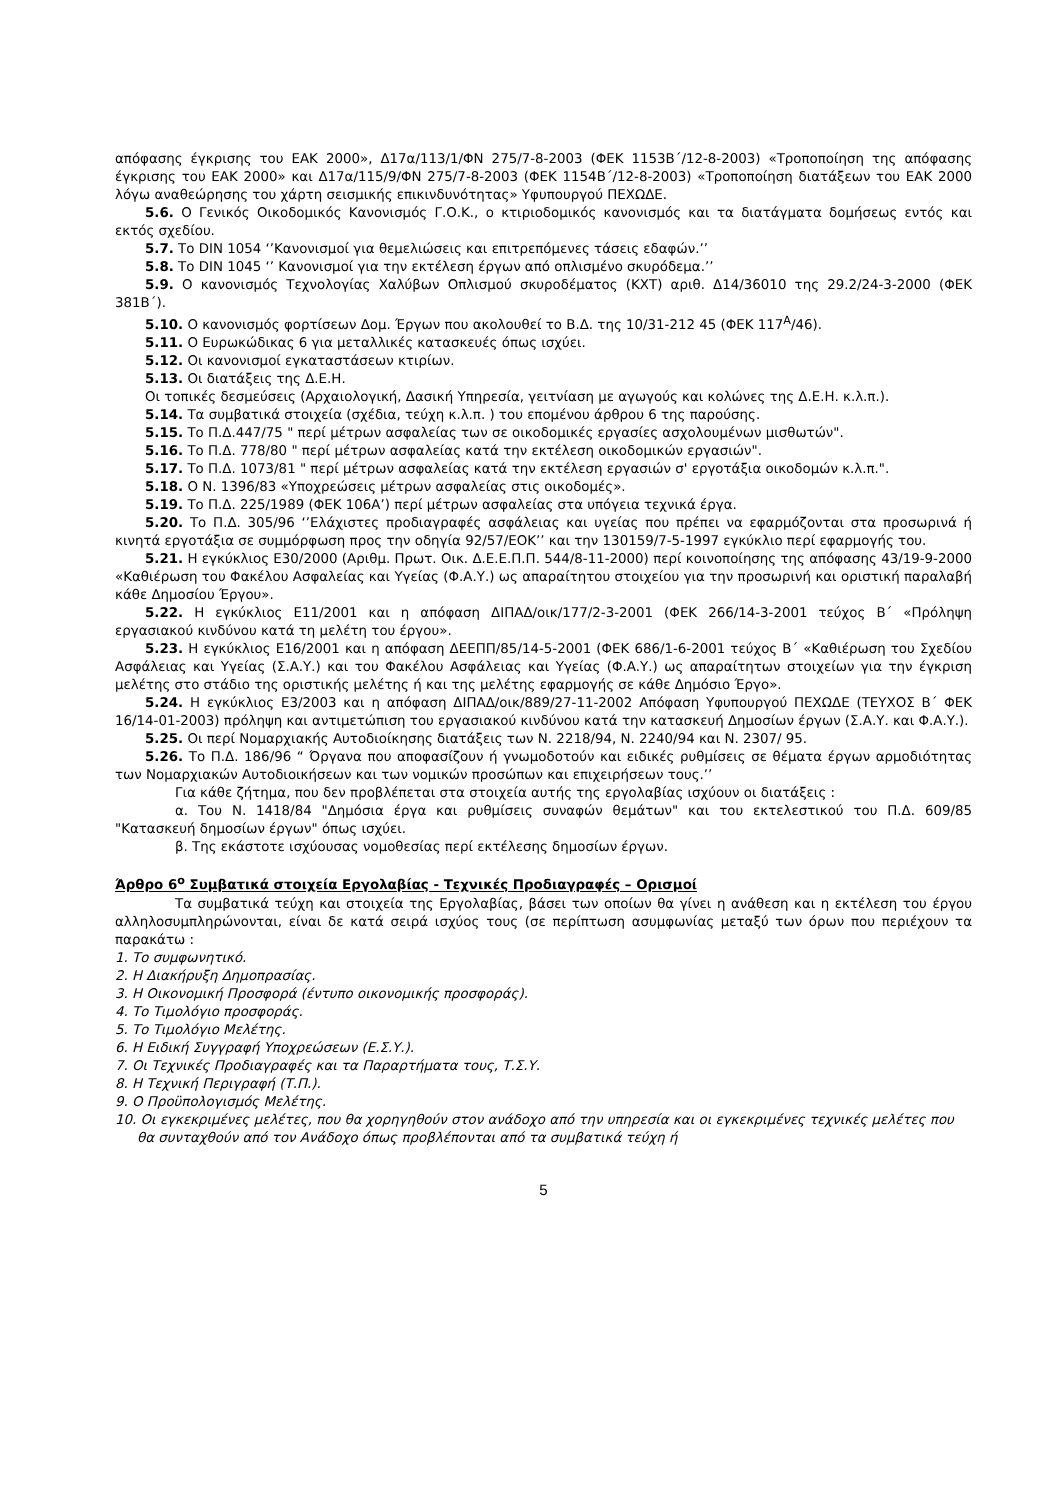απόφασης έγκρισης του ΕΑΚ 2000», Δ17α/113/1/ΦΝ 275/7-8-2003 (ΦΕΚ 1153Β΄/12-8-2003) «Τροποποίηση της απόφασης έγκρισης του ΕΑΚ 2000» και Δ17α/115/9/ΦΝ 275/7-8-2003 (ΦΕΚ 1154Β΄/12-8-2003) «Τροποποίηση διατάξεων του ΕΑΚ 2000 λόγω αναθεώρησης του χάρτη σεισμικής επικινδυνότητας» Υφυπουργού ΠΕΧΩΔΕ.
5.6. Ο Γενικός Οικοδομικός Κανονισμός Γ.Ο.Κ., ο κτιριοδομικός κανονισμός και τα διατάγματα δομήσεως εντός και εκτός σχεδίου.
5.7. Το DIN 1054 ‘’Κανονισμοί για θεμελιώσεις και επιτρεπόμενες τάσεις εδαφών.’’
5.8. Το DIN 1045 ‘’ Κανονισμοί για την εκτέλεση έργων από οπλισμένο σκυρόδεμα.’’
5.9. Ο κανονισμός Τεχνολογίας Χαλύβων Οπλισμού σκυροδέματος (ΚΧΤ) αριθ. Δ14/36010 της 29.2/24-3-2000 (ΦΕΚ 381Β΄).
5.10. Ο κανονισμός φορτίσεων Δομ. Έργων που ακολουθεί το Β.Δ. της 10/31-212 45 (ΦΕΚ 117<sup>Α</sup>/46).
5.11. Ο Ευρωκώδικας 6 για μεταλλικές κατασκευές όπως ισχύει.
5.12. Οι κανονισμοί εγκαταστάσεων κτιρίων.
5.13. Οι διατάξεις της Δ.Ε.Η.
Οι τοπικές δεσμεύσεις (Αρχαιολογική, Δασική Υπηρεσία, γειτνίαση με αγωγούς και κολώνες της Δ.Ε.Η. κ.λ.π.).
5.14. Τα συμβατικά στοιχεία (σχέδια, τεύχη κ.λ.π. ) του επομένου άρθρου 6 της παρούσης.
5.15. Το Π.Δ.447/75 " περί μέτρων ασφαλείας των σε οικοδομικές εργασίες ασχολουμένων μισθωτών".
5.16. Το Π.Δ. 778/80 " περί μέτρων ασφαλείας κατά την εκτέλεση οικοδομικών εργασιών".
5.17. Το Π.Δ. 1073/81 " περί μέτρων ασφαλείας κατά την εκτέλεση εργασιών σ' εργοτάξια οικοδομών κ.λ.π.".
5.18. Ο Ν. 1396/83 «Υποχρεώσεις μέτρων ασφαλείας στις οικοδομές».
5.19. Το Π.Δ. 225/1989 (ΦΕΚ 106Α’) περί μέτρων ασφαλείας στα υπόγεια τεχνικά έργα.
5.20. Το Π.Δ. 305/96 ‘’Ελάχιστες προδιαγραφές ασφάλειας και υγείας που πρέπει να εφαρμόζονται στα προσωρινά ή κινητά εργοτάξια σε συμμόρφωση προς την οδηγία 92/57/ΕΟΚ’’ και την 130159/7-5-1997 εγκύκλιο περί εφαρμογής του.
5.21. Η εγκύκλιος Ε30/2000 (Αριθμ. Πρωτ. Οικ. Δ.Ε.Ε.Π.Π. 544/8-11-2000) περί κοινοποίησης της απόφασης 43/19-9-2000 «Καθιέρωση του Φακέλου Ασφαλείας και Υγείας (Φ.Α.Υ.) ως απαραίτητου στοιχείου για την προσωρινή και οριστική παραλαβή κάθε Δημοσίου Έργου».
5.22. Η εγκύκλιος Ε11/2001 και η απόφαση ΔΙΠΑΔ/οικ/177/2-3-2001 (ΦΕΚ 266/14-3-2001 τεύχος Β΄ «Πρόληψη εργασιακού κινδύνου κατά τη μελέτη του έργου».
5.23. Η εγκύκλιος Ε16/2001 και η απόφαση ΔΕΕΠΠ/85/14-5-2001 (ΦΕΚ 686/1-6-2001 τεύχος Β΄ «Καθιέρωση του Σχεδίου Ασφάλειας και Υγείας (Σ.Α.Υ.) και του Φακέλου Ασφάλειας και Υγείας (Φ.Α.Υ.) ως απαραίτητων στοιχείων για την έγκριση μελέτης στο στάδιο της οριστικής μελέτης ή και της μελέτης εφαρμογής σε κάθε Δημόσιο Έργο».
5.24. Η εγκύκλιος Ε3/2003 και η απόφαση ΔΙΠΑΔ/οικ/889/27-11-2002 Απόφαση Υφυπουργού ΠΕΧΩΔΕ (ΤΕΥΧΟΣ Β΄ ΦΕΚ 16/14-01-2003) πρόληψη και αντιμετώπιση του εργασιακού κινδύνου κατά την κατασκευή Δημοσίων έργων (Σ.Α.Υ. και Φ.Α.Υ.).
5.25. Οι περί Νομαρχιακής Αυτοδιοίκησης διατάξεις των Ν. 2218/94, Ν. 2240/94 και Ν. 2307/ 95.
5.26. Το Π.Δ. 186/96 “ Όργανα που αποφασίζουν ή γνωμοδοτούν και ειδικές ρυθμίσεις σε θέματα έργων αρμοδιότητας των Νομαρχιακών Αυτοδιοικήσεων και των νομικών προσώπων και επιχειρήσεων τους.’’
Για κάθε ζήτημα, που δεν προβλέπεται στα στοιχεία αυτής της εργολαβίας ισχύουν οι διατάξεις :
α. Του Ν. 1418/84 "Δημόσια έργα και ρυθμίσεις συναφών θεμάτων" και του εκτελεστικού του Π.Δ. 609/85 "Κατασκευή δημοσίων έργων" όπως ισχύει.
β. Της εκάστοτε ισχύουσας νομοθεσίας περί εκτέλεσης δημοσίων έργων.
Άρθρο 6<sup>ο</sup> Συμβατικά στοιχεία Εργολαβίας - Τεχνικές Προδιαγραφές – Ορισμοί
Τα συμβατικά τεύχη και στοιχεία της Εργολαβίας, βάσει των οποίων θα γίνει η ανάθεση και η εκτέλεση του έργου αλληλοσυμπληρώνονται, είναι δε κατά σειρά ισχύος τους (σε περίπτωση ασυμφωνίας μεταξύ των όρων που περιέχουν τα παρακάτω :
1. Το συμφωνητικό.
2. Η Διακήρυξη Δημοπρασίας.
3. Η Οικονομική Προσφορά (έντυπο οικονομικής προσφοράς).
4. Το Τιμολόγιο προσφοράς.
5. Το Τιμολόγιο Μελέτης.
6. Η Ειδική Συγγραφή Υποχρεώσεων (Ε.Σ.Υ.).
7. Οι Τεχνικές Προδιαγραφές και τα Παραρτήματα τους, Τ.Σ.Υ.
8. Η Τεχνική Περιγραφή (Τ.Π.).
9. Ο Προϋπολογισμός Μελέτης.
10. Οι εγκεκριμένες μελέτες, που θα χορηγηθούν στον ανάδοχο από την υπηρεσία και οι εγκεκριμένες τεχνικές μελέτες που θα συνταχθούν από τον Ανάδοχο όπως προβλέπονται από τα συμβατικά τεύχη ή
5